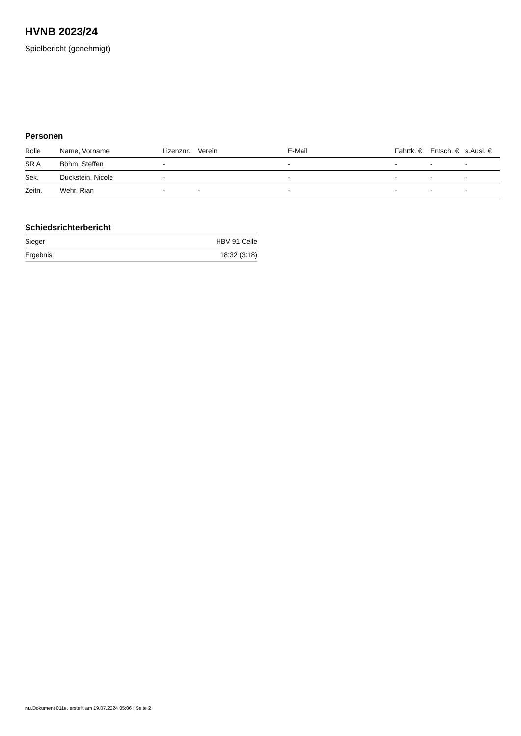HVNB 2023/24
Spielbericht (genehmigt)
Personen
| Rolle | Name, Vorname | Lizenznr. | Verein | E-Mail | Fahrtk. € | Entsch. € | s.Ausl. € |
| --- | --- | --- | --- | --- | --- | --- | --- |
| SR A | Böhm, Steffen | - | | - | - | - | - |
| Sek. | Duckstein, Nicole | - | | - | - | - | - |
| Zeitn. | Wehr, Rian | - | - | - | - | - | - |
Schiedsrichterbericht
| Sieger | HBV 91 Celle |
| Ergebnis | 18:32 (3:18) |
nu.Dokument 011e, erstellt am 19.07.2024 05:06 | Seite 2